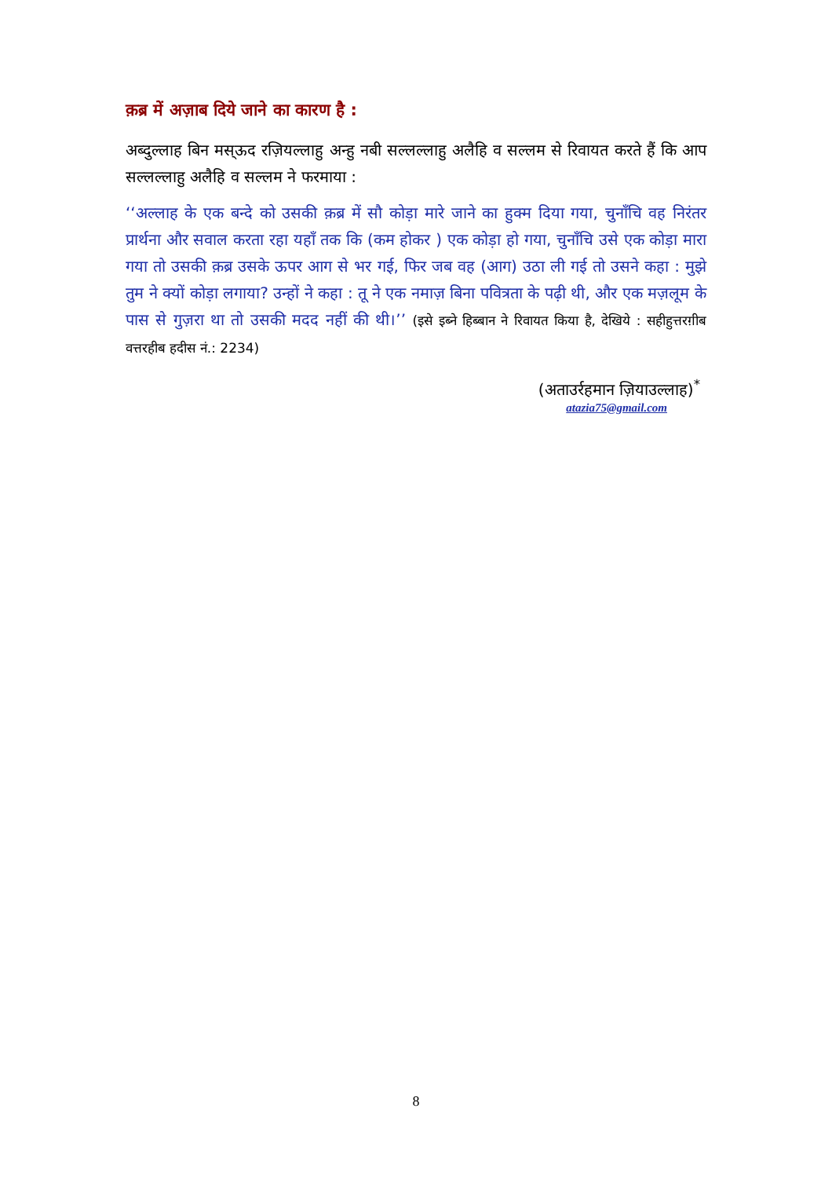क़ब्र में अज़ाब दिये जाने का कारण है :
अब्दुल्लाह बिन मस्ऊद रज़ियल्लाहु अन्हु नबी सल्लल्लाहु अलैहि व सल्लम से रिवायत करते हैं कि आप सल्लल्लाहु अलैहि व सल्लम ने फरमाया :
‘‘अल्लाह के एक बन्दे को उसकी क़ब्र में सौ कोड़ा मारे जाने का हुक्म दिया गया, चुनाँचि वह निरंतर प्रार्थना और सवाल करता रहा यहाँ तक कि (कम होकर ) एक कोड़ा हो गया, चुनाँचि उसे एक कोड़ा मारा गया तो उसकी क़ब्र उसके ऊपर आग से भर गई, फिर जब वह (आग) उठा ली गई तो उसने कहा : मुझे तुम ने क्यों कोड़ा लगाया? उन्हों ने कहा : तू ने एक नमाज़ बिना पवित्रता के पढ़ी थी, और एक मज़लूम के पास से गुज़रा था तो उसकी मदद नहीं की थी।’’ (इसे इब्ने हिब्बान ने रिवायत किया है, देखिये : सहीहुत्तरग़ीब वत्तरहीब हदीस नं.: 2234)
(अताउर्रहमान ज़ियाउल्लाह)<sup>*</sup>
atazia75@gmail.com
8